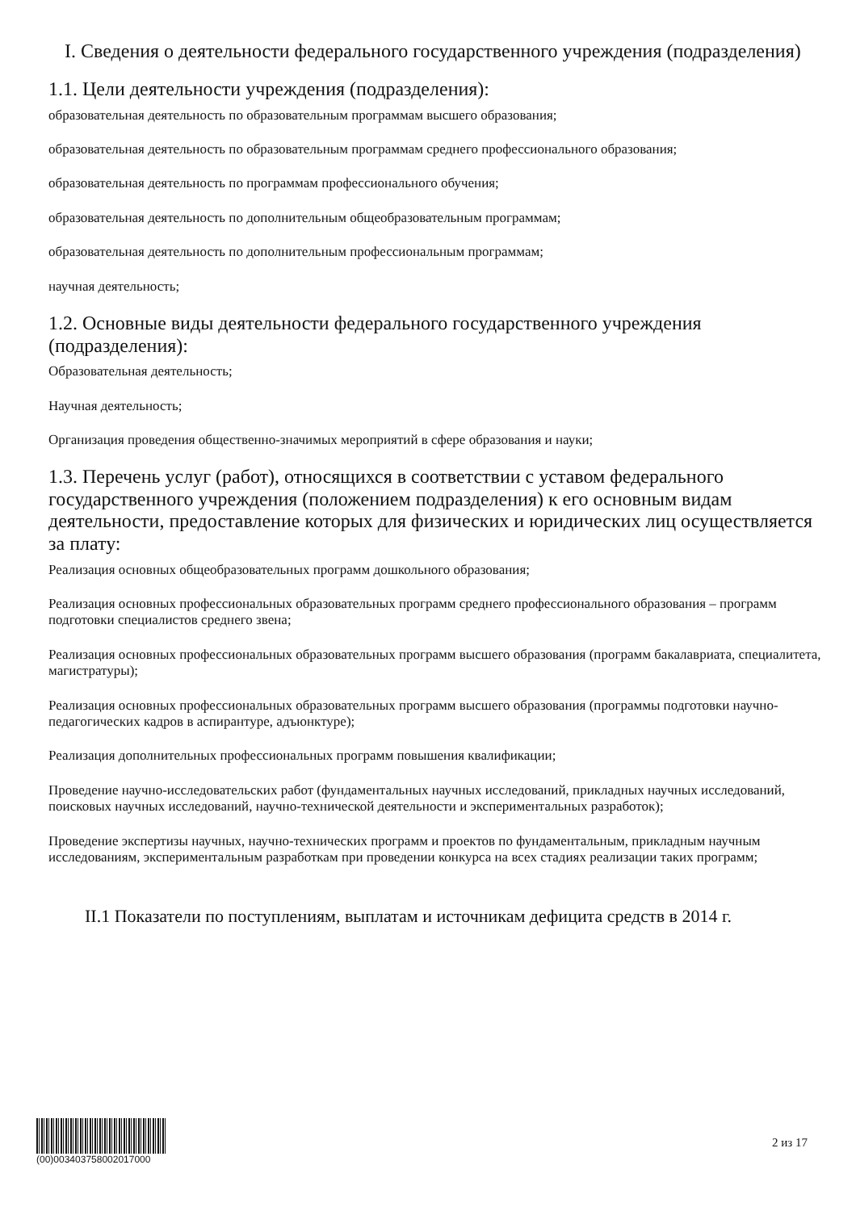I. Сведения о деятельности федерального государственного учреждения (подразделения)
1.1. Цели деятельности учреждения (подразделения):
образовательная деятельность по образовательным программам высшего образования;
образовательная деятельность по образовательным программам среднего профессионального образования;
образовательная деятельность по программам профессионального обучения;
образовательная деятельность по дополнительным общеобразовательным программам;
образовательная деятельность по дополнительным профессиональным программам;
научная деятельность;
1.2. Основные виды деятельности федерального государственного учреждения (подразделения):
Образовательная деятельность;
Научная деятельность;
Организация проведения общественно-значимых мероприятий в сфере образования и науки;
1.3. Перечень услуг (работ), относящихся в соответствии с уставом федерального государственного учреждения (положением подразделения) к его основным видам деятельности, предоставление которых для физических и юридических лиц осуществляется за плату:
Реализация основных общеобразовательных программ дошкольного образования;
Реализация основных профессиональных образовательных программ среднего профессионального образования – программ подготовки специалистов среднего звена;
Реализация основных профессиональных образовательных программ высшего образования (программ бакалавриата, специалитета, магистратуры);
Реализация основных профессиональных образовательных программ высшего образования (программы подготовки научно-педагогических кадров в аспирантуре, адъюнктуре);
Реализация дополнительных профессиональных программ повышения квалификации;
Проведение научно-исследовательских работ (фундаментальных научных исследований, прикладных научных исследований, поисковых научных исследований, научно-технической деятельности и экспериментальных разработок);
Проведение экспертизы научных, научно-технических программ и проектов по фундаментальным, прикладным научным исследованиям, экспериментальным разработкам при проведении конкурса на всех стадиях реализации таких программ;
II.1 Показатели по поступлениям, выплатам и источникам дефицита средств в 2014 г.
(00)00340375800201700​0
2 из 17